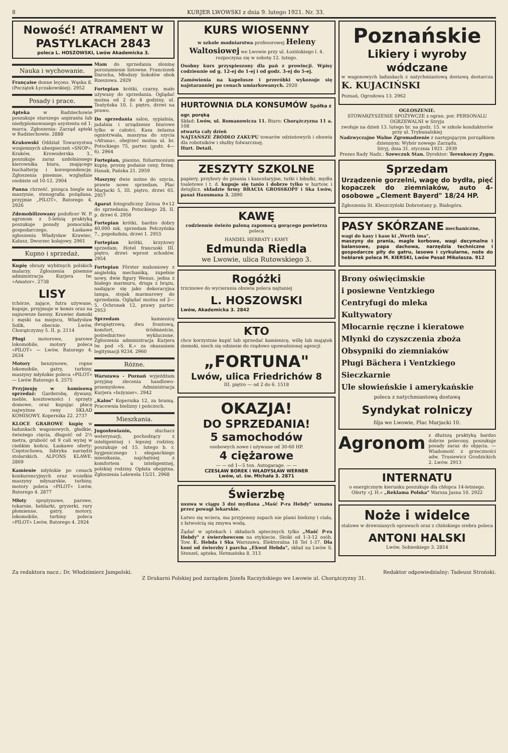8 KURJER LWOWSKI z dnia 9. lutego 1921. Nr. 33.
Nowość! ATRAMENT W PASTYLKACH 2843
poleca L. HOSZOWSKI, Lwów Akademicka 3.
Nauka i wychowanie.
Française donne leçons. Wąska 8. (Początek Łyczakowskiej). 2952
Posady i prace.
Apteka w Radziechowie poszukuje starszego aspiranta lub niedyplomowanego asystenta od 1. marca. Zgłoszenia: Zarząd apteki w Radziechowie. 2888
Krakowski Oddział Towarzystwa wzajemnych ubezpieczeń »SNOP«, Kraków, Krowoderska 3., poszukuje zaraz uzdolnionego kierownika biura, znającego buchalterję i korespondencję. Zgłoszenia pisemne, względnie osobiste od 10-12. 2904
Panna chrześć. pisząca biegle na maszynie, stenografia pożądana, przyjmie „PILOT«, Batorego 4. 2926
Zdemobilizowany podoficer W. P. agronom z 5-letnią praktyką poszukuje posady pomocnika gospodarczego. Łaskawe zgłoszenia Władysław Krawiec, Kałusz, Dworzec kolejowy. 2961
Kupno i sprzedaż.
Kupię obrazy wybitnych polskich malarzy. Zgłoszenia pisemne administracja Kurjera lw. »Amator«. 2738
LISY
tchórze, zające, futra używane, kupuje, przyjmuje w komis oraz na najnowsze fasony. Krawiec damski i męski na miejscu, Władysław Solik, obecnie. Lwów, Chorążczyzny 5. II. p. 2114
Pługi motorowe, parowe lokomobile, motory poleca »PILOT« — Lwów, Batorego 4. 2634
Motory benzynowe, ropne lokomobile, gatry, turbiny, maszyny młyńskie poleca »PILOT« — Lwów Batorego 4. 2575
Przyjmuję w komisową sprzedaż: Garderobę, dywany, meble, kosztowności i sprzęty domowe, oraz kupując płacę najwyższe ceny SKŁAD KOMISOWY, Kopernika 22. 2737
KLOCE GRABOWE kupię w ładunkach wagonowych, gładkie, świeżego cięcia, długość od 2½ metra, grubość od 9 cali wyżej w cieńkim końcu. Łaskawe oferty: Częstochowa, fabryka narzędzi stolarskich. ALFONS KLAWE. 2869
Kamienie młyńskie po cenach konkurencyjnych oraz wszelkie maszyny młynarskie, turbiny, motory poleca »PILOT« Lwów, Batorego 4. 2877
Młoty sprężynowe, parowe, tokarnie, heblarki, gryzerki, rury płomienne, gatry, motory, lokomobile, turbiny poleca »PILOT« Lwów, Batorego 4. 2924
Mam do sprzedania słoninę porozumienie listowne. Franciszek Darocha, Młodszy Sokołów obok Rzeszowa. 2929
Fortepian krótki, czarny, mało używany do sprzedania. Oglądać można od 2 do 4 godziny, ul. Teatyńska 10, I. piętro, drzwi na prawo.
Do sprzedania salon, sypialnia, jadalnia i urządzenie biurowe tylko w całości. Kasa żelazna ogniotrwała, maszyna do szycia »Afrana«, obejrzeć można ul. br. Potockiego 75, parter, (godz. 4—6). 2964
Fortepian, pianino, fisharmonium kupię, proszę podanie ceny, firmę. Hanak, Pańska 21. 2959
Maszyny dwie nożne do szycia, prawie nowe sprzedam. Plac Marjacki 5, III. piętro, drzwi 65. 2957
Aparat fotograficzny Zeissa 9×12 do sprzedania. Potockiego 28, II. p. drzwi 6. 2956
Fortepian krótki, bardzo dobry 40,000 mk. sprzedam Pełczyńska 7., popołudniu, drzwi 1. 2955
Fortepian krótki, krzyżowy sprzedam. Hotel francuski III. piętro, drzwi wprost schodów. 2954
Fortepian Förster mahoniowy z angielską mechaniką, zupełnie nowy, dwie figury Wenus, jedna z białego marmuru, druga z brązu, nadające się jako dekoracyjna lampa, stojak marmurowy do sprzedania. Oglądać można od 2—5, Ochronek 12, prawy parter. 2953
Sprzedam kamienicę dwupiętrową, dwu frontową, komfort, śródmieście, pośrednictwo wykluczone. Zgłoszenia administracja Kurjera lw. pod »S. K.« za okazaniem legitymacji 9234. 2960
Różne.
Warszawa - Poznań wyjeżdżam przyjmę zlecenia handlowo-przemysłowe. Administracja Kurjera »Inżynier«. 2942
„Kalos" Kopernika 12, za bramą. Pracownia bielizny i pończoch.
Mieszkania.
Jugosłowianin, słuchacz weterynarji, pochodzący z inteligentnej i lepszej rodziny, poszukuje od 15. lutego b. r. hygjenicznego i eleganckiego mieszkania, najchętniej z komfortem u inteligentnej, polskiej rodziny. Opłata obojętna. Zgłoszenia Lelewela 15/21. 2968
KURS WIOSENNY
w szkole modniarstwa profesorowej Heleny Waltosiowej we Lwowie przy ul. Łozińskiego l. 4. rozpoczyna się w sobotę 12. lutego.
Osobny kurs przyspieszony dla pań z prowincji. Wpisy codziennie od g. 12-ej do 1-ej i od godz. 3-ej do 5-ej.
Zamówienia na kapelusze i przeróbki wykonuje się najstaranniej po cenach umiarkowanych. 2920
HURTOWNIA DLA KONSUMÓW Spółka z ogr. poręką
Skład: Lwów, ul. Romanowicza 11. Biuro: Chorążczyzna 11 a. 108
otwarta cały dzień
NAJTAŃSZE ŹRÓDŁO ZAKUPU towarów odzieżowych i obuwia dla robotników i służby folwarcznej.
Hurt. Detail.
ZESZYTY SZKOLNE
papiery, przybory do pisania i kancelaryjne, tutki i bibułki, mydła toaletowe i t. d. kupuje się tanio i dobrze tylko w hurtow. i detajlicz. składzie firmy BRACIA GROSSKOPF i Ska Lwów, pasaż Hausmana 3. 2890
KAWĘ
codziennie świeżo paloną zapomocą gorącego powietrza poleca
HANDEL HERBATY i KAWY
Edmunda Riedla
we Lwowie, ulica Rutowskiego 3.
Rogóżki
trzcinowe do wycierania obuwia poleca najtaniej
L. HOSZOWSKI
Lwów, Akademicka 3. 2842
KTO
chce korzystnie kupić lub sprzedać kamienicę, willę lub majątek ziemski, niech się odniesie do rządowo upoważnionej agencji
„FORTUNA"
Lwów, ulica Friedrichów 8
III. piętro — od 2 do 6. 1518
OKAZJA!
DO SPRZEDANIA!
5 samochodów
osobowych nowe i używane od 30-60 HP.
4 ciężarowe
— — od 1—5 ton. Autogarage. — —
CZESŁAW BOREK i WŁADYSŁAW WERNER
Lwów, ul. św. Michała 3. 2871
Świerzbę
usuwa w ciągu 3 dni mydlana „Maść P-ra Hebdy" uznana przez powagi lekarskie.
Łatwo się wciera, ma przyjemny zapach nie plami bielizny i ciała, z łatwością się zmywa wodą.
Żądać w aptekach i składach aptecznych tylko „Maść P-ra Hebdy" z świerzbowcem na etykiecie. Słoiki od 1-3-12 osób. Tow. E. Hebda i Ska Warszawa, Elektoralna 18 Tel 1-37. Dla koni od świerzby i parcha „Ekwol Hebda", skład na Lwów S. Stenzel, apteka, Hetmańska 8. 313
Poznańskie
Likiery i wyroby wódczane
w wagonowych ładunkach z natychmiastową dostawą dostarcza K. KUJACIŃSKI
Poznań, Ogrodowa 13. 2962
OGŁOSZENIE.
STOWARZYSZENIE SPOŻYWCZE z ogran. por. PERSONALU OGRZEWALNI w Stryju
zwołuje na dzień 13. lutego br. na godz. 15. w szkole konduktorów przy ul. Trybunalskiej
Nadzwyczajne Walne Zgromadzenie z następującym porządkiem dziennym: Wybór nowego Zarządu.
Stryj, dnia 31. stycznia 1921. 2939
Prezes Rady Nadz.: Szewczuk Stan. Dyrektor: Terenkoczy Zygm.
Sprzedam
Urządzenie gorzelni, wagę do bydła, pięć kopaczek do ziemniaków, auto 4-osobowe „Clement Bayerd" 18/24 HP.
Zgłoszenia St. Kleszczyński Dobrostany p. Białogóra.
PASY SKÓRZANE mechaniczne, wagi do kasy i kase ki „Werth ima",
maszyny do prania, magle korbowe, wagi decymalne i balansowe, papa dachowa, narzędzia techniczne i gospodarcze piły do gatru, lasowe i cyrkularne, noże do heblarek poleca M. KIERSKI, Lwów Pasaż Mikolasza. 912
Brony oświęcimskie
i posiewne Ventzkiego
Centryfugi do mleka
Kultywatory
Młocarnie ręczne i kieratowe
Młynki do czyszczenia zboża
Obsypniki do ziemniaków
Pługi Bächera i Ventzkiego
Sieczkarnie
Ule słowieńskie i amerykańskie
poleca z natychmiastową dostawą
Syndykat rolniczy
filja we Lwowie, Plac Marjacki 10.
Agronom
z dłuższą praktyką bardzo dobrze polecony, poszukuje posady zaraz do objęcia. — Wiadomość z grzeczności adw. Trusiewicz Grodzickich 2. Lwów. 2913
INTERNATU
o energicznym kierunku poszukuje dla chłopca 14-letniego. Oferty »J. H.« „Reklama Polska" Warsza Jasna 10. 2922
Noże i widelce
stalowe w drewnianych oprawach oraz z chińskiego srebra poleca
ANTONI HALSKI
Lwów, Sobieskiego 3. 2814
Za redaktora nacz.: Dr. Włodzimierz Jampolski. Redaktor odpowiedzialny: Tadeusz Stroński.
Z Drukarni Polskiej pod zarządem Józefa Raczyńskiego we Lwowie ul. Chorążczyzny 31.